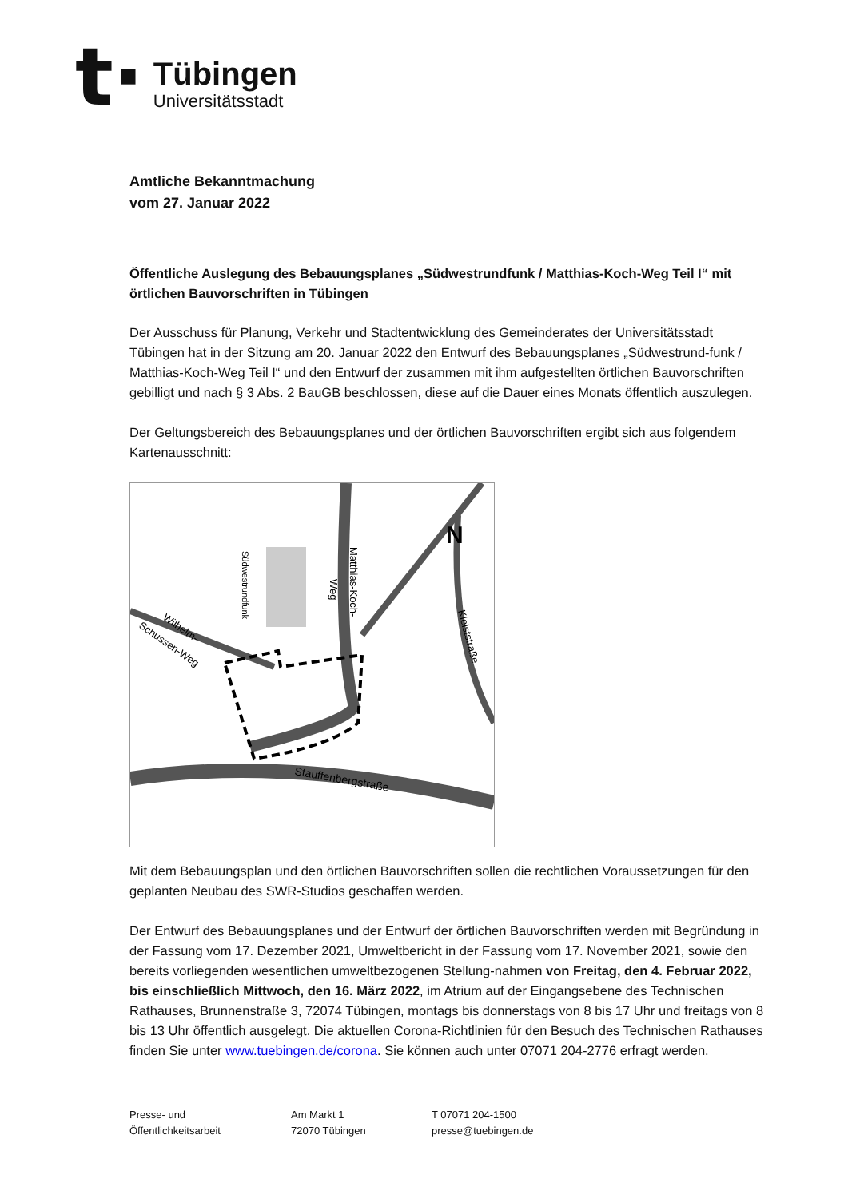t·
Tübingen
Universitätsstadt
Amtliche Bekanntmachung
vom 27. Januar 2022
Öffentliche Auslegung des Bebauungsplanes „Südwestrundfunk / Matthias-Koch-Weg Teil I“ mit örtlichen Bauvorschriften in Tübingen
Der Ausschuss für Planung, Verkehr und Stadtentwicklung des Gemeinderates der Universitätsstadt Tübingen hat in der Sitzung am 20. Januar 2022 den Entwurf des Bebauungsplanes „Südwestrund-funk / Matthias-Koch-Weg Teil I“ und den Entwurf der zusammen mit ihm aufgestellten örtlichen Bauvorschriften gebilligt und nach § 3 Abs. 2 BauGB beschlossen, diese auf die Dauer eines Monats öffentlich auszulegen.
Der Geltungsbereich des Bebauungsplanes und der örtlichen Bauvorschriften ergibt sich aus folgendem Kartenausschnitt:
Matthias-Koch-
Weg
Südwestrundfunk
Wilhelm-
Schussen-Weg
Kleiststraße
Stauffenbergstraße
N
Mit dem Bebauungsplan und den örtlichen Bauvorschriften sollen die rechtlichen Voraussetzungen für den geplanten Neubau des SWR-Studios geschaffen werden.
Der Entwurf des Bebauungsplanes und der Entwurf der örtlichen Bauvorschriften werden mit Begründung in der Fassung vom 17. Dezember 2021, Umweltbericht in der Fassung vom 17. November 2021, sowie den bereits vorliegenden wesentlichen umweltbezogenen Stellung-nahmen von Freitag, den 4. Februar 2022, bis einschließlich Mittwoch, den 16. März 2022, im Atrium auf der Eingangsebene des Technischen Rathauses, Brunnenstraße 3, 72074 Tübingen, montags bis donnerstags von 8 bis 17 Uhr und freitags von 8 bis 13 Uhr öffentlich ausgelegt. Die aktuellen Corona-Richtlinien für den Besuch des Technischen Rathauses finden Sie unter www.tuebingen.de/corona. Sie können auch unter 07071 204-2776 erfragt werden.
Presse- und
Öffentlichkeitsarbeit
Am Markt 1
72070 Tübingen
T 07071 204-1500
presse@tuebingen.de